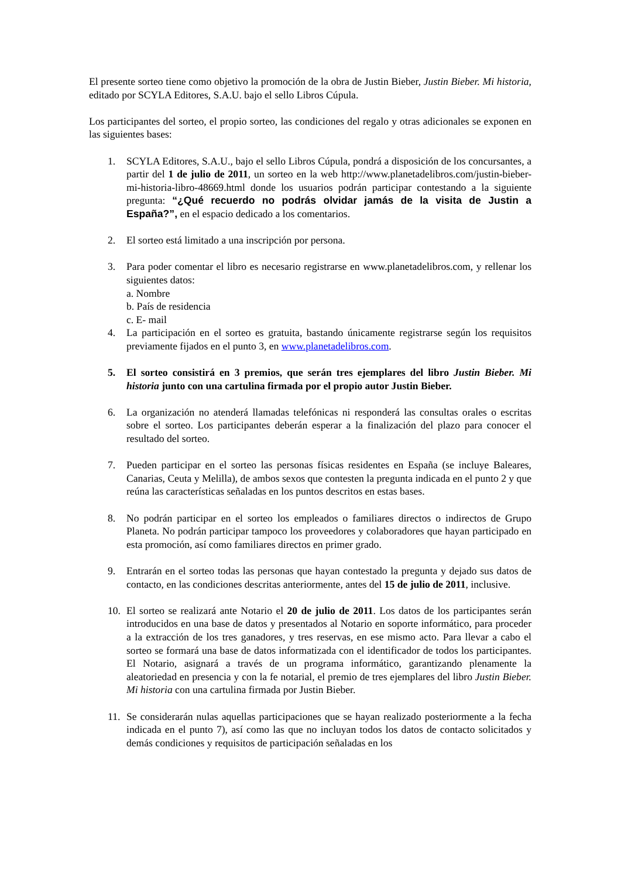El presente sorteo tiene como objetivo la promoción de la obra de Justin Bieber, Justin Bieber. Mi historia, editado por SCYLA Editores, S.A.U. bajo el sello Libros Cúpula.
Los participantes del sorteo, el propio sorteo, las condiciones del regalo y otras adicionales se exponen en las siguientes bases:
1. SCYLA Editores, S.A.U., bajo el sello Libros Cúpula, pondrá a disposición de los concursantes, a partir del 1 de julio de 2011, un sorteo en la web http://www.planetadelibros.com/justin-bieber-mi-historia-libro-48669.html donde los usuarios podrán participar contestando a la siguiente pregunta: “¿Qué recuerdo no podrás olvidar jamás de la visita de Justin a España?”, en el espacio dedicado a los comentarios.
2. El sorteo está limitado a una inscripción por persona.
3. Para poder comentar el libro es necesario registrarse en www.planetadelibros.com, y rellenar los siguientes datos:
a. Nombre
b. País de residencia
c. E- mail
4. La participación en el sorteo es gratuita, bastando únicamente registrarse según los requisitos previamente fijados en el punto 3, en www.planetadelibros.com.
5. El sorteo consistirá en 3 premios, que serán tres ejemplares del libro Justin Bieber. Mi historia junto con una cartulina firmada por el propio autor Justin Bieber.
6. La organización no atenderá llamadas telefónicas ni responderá las consultas orales o escritas sobre el sorteo. Los participantes deberán esperar a la finalización del plazo para conocer el resultado del sorteo.
7. Pueden participar en el sorteo las personas físicas residentes en España (se incluye Baleares, Canarias, Ceuta y Melilla), de ambos sexos que contesten la pregunta indicada en el punto 2 y que reúna las características señaladas en los puntos descritos en estas bases.
8. No podrán participar en el sorteo los empleados o familiares directos o indirectos de Grupo Planeta. No podrán participar tampoco los proveedores y colaboradores que hayan participado en esta promoción, así como familiares directos en primer grado.
9. Entrarán en el sorteo todas las personas que hayan contestado la pregunta y dejado sus datos de contacto, en las condiciones descritas anteriormente, antes del 15 de julio de 2011, inclusive.
10. El sorteo se realizará ante Notario el 20 de julio de 2011. Los datos de los participantes serán introducidos en una base de datos y presentados al Notario en soporte informático, para proceder a la extracción de los tres ganadores, y tres reservas, en ese mismo acto. Para llevar a cabo el sorteo se formará una base de datos informatizada con el identificador de todos los participantes. El Notario, asignará a través de un programa informático, garantizando plenamente la aleatoriedad en presencia y con la fe notarial, el premio de tres ejemplares del libro Justin Bieber. Mi historia con una cartulina firmada por Justin Bieber.
11. Se considerarán nulas aquellas participaciones que se hayan realizado posteriormente a la fecha indicada en el punto 7), así como las que no incluyan todos los datos de contacto solicitados y demás condiciones y requisitos de participación señaladas en los